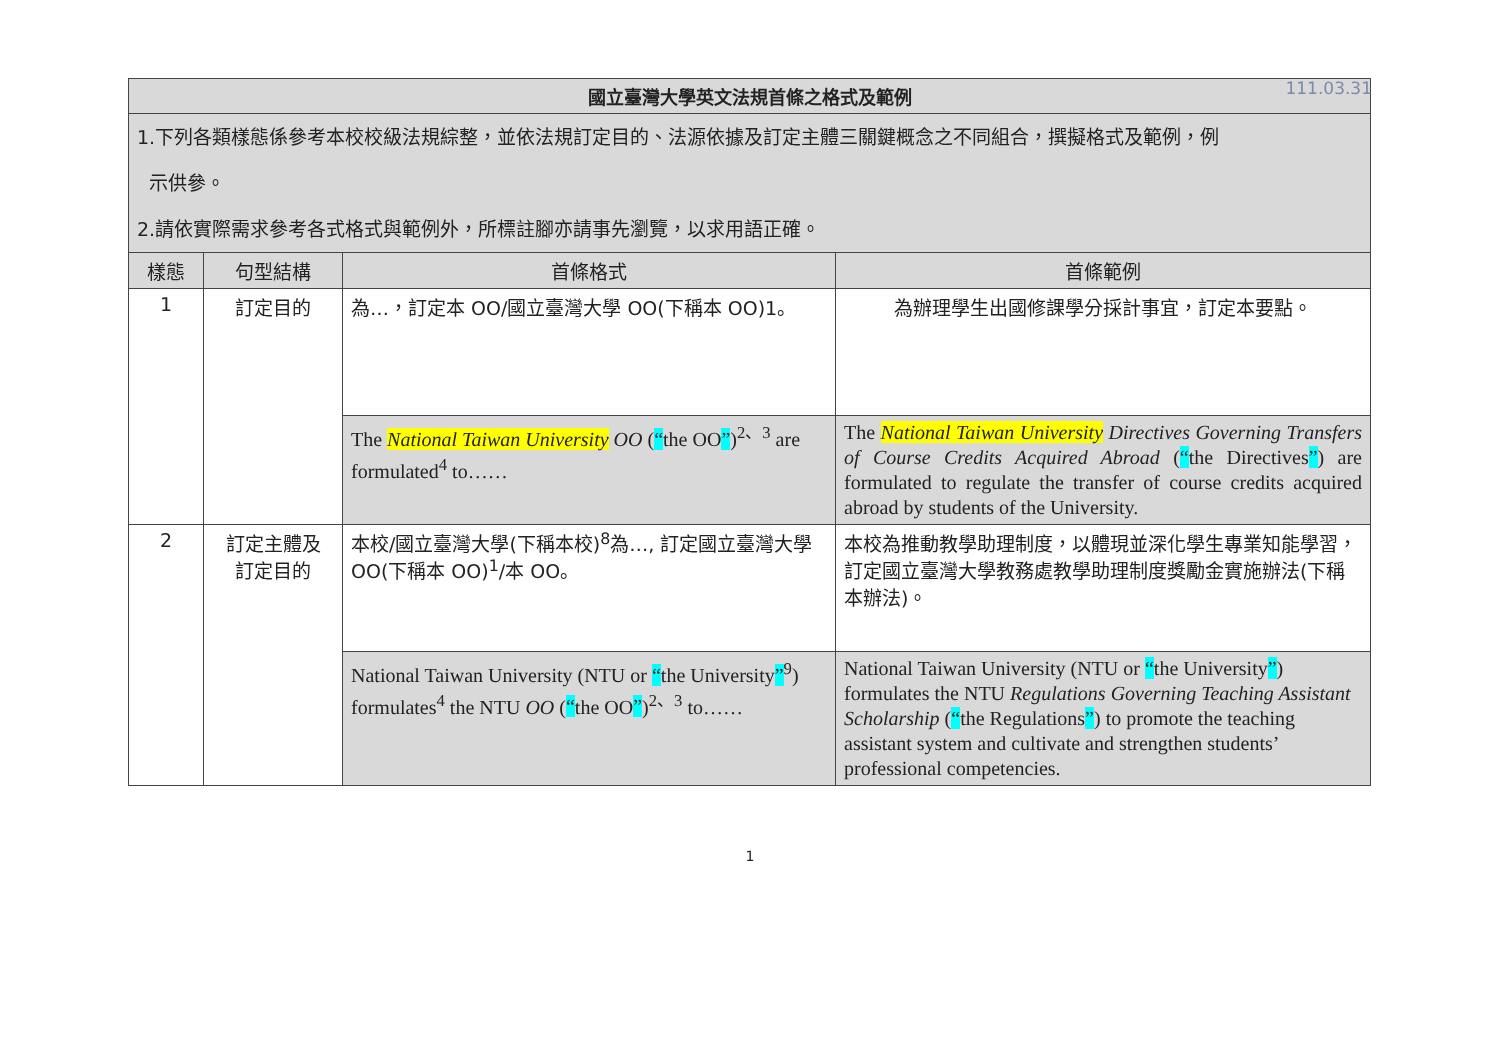111.03.31
| 國立臺灣大學英文法規首條之格式及範例 | | | |
| 1.下列各類樣態係參考本校校級法規綜整，並依法規訂定目的、法源依據及訂定主體三關鍵概念之不同組合，撰擬格式及範例，例 示供參。 2.請依實際需求參考各式格式與範例外，所標註腳亦請事先瀏覽，以求用語正確。 | | | |
| 樣態 | 句型結構 | 首條格式 | 首條範例 |
| 1 | 訂定目的 | 為…，訂定本 OO/國立臺灣大學 OO(下稱本 OO)1。 | 為辦理學生出國修課學分採計事宜，訂定本要點。 |
| | | The National Taiwan University OO ( “ the OO ” )<sup>2、3</sup> are formulated<sup>4</sup> to…… | The National Taiwan University Directives Governing Transfers of Course Credits Acquired Abroad ( “ the Directives ” ) are formulated to regulate the transfer of course credits acquired abroad by students of the University. |
| 2 | 訂定主體及 訂定目的 | 本校/國立臺灣大學(下稱本校)<sup>8</sup>為…, 訂定國立臺灣大學 OO(下稱本 OO)<sup>1</sup>/本 OO。 | 本校為推動教學助理制度，以體現並深化學生專業知能學習，訂定國立臺灣大學教務處教學助理制度獎勵金實施辦法(下稱本辦法)。 |
| | | National Taiwan University (NTU or “ the University ”<sup>9</sup>) formulates<sup>4</sup> the NTU OO ( “ the OO ” )<sup>2、3</sup> to…… | National Taiwan University (NTU or “ the University ” ) formulates the NTU Regulations Governing Teaching Assistant Scholarship ( “ the Regulations ” ) to promote the teaching assistant system and cultivate and strengthen students’ professional competencies. |
1